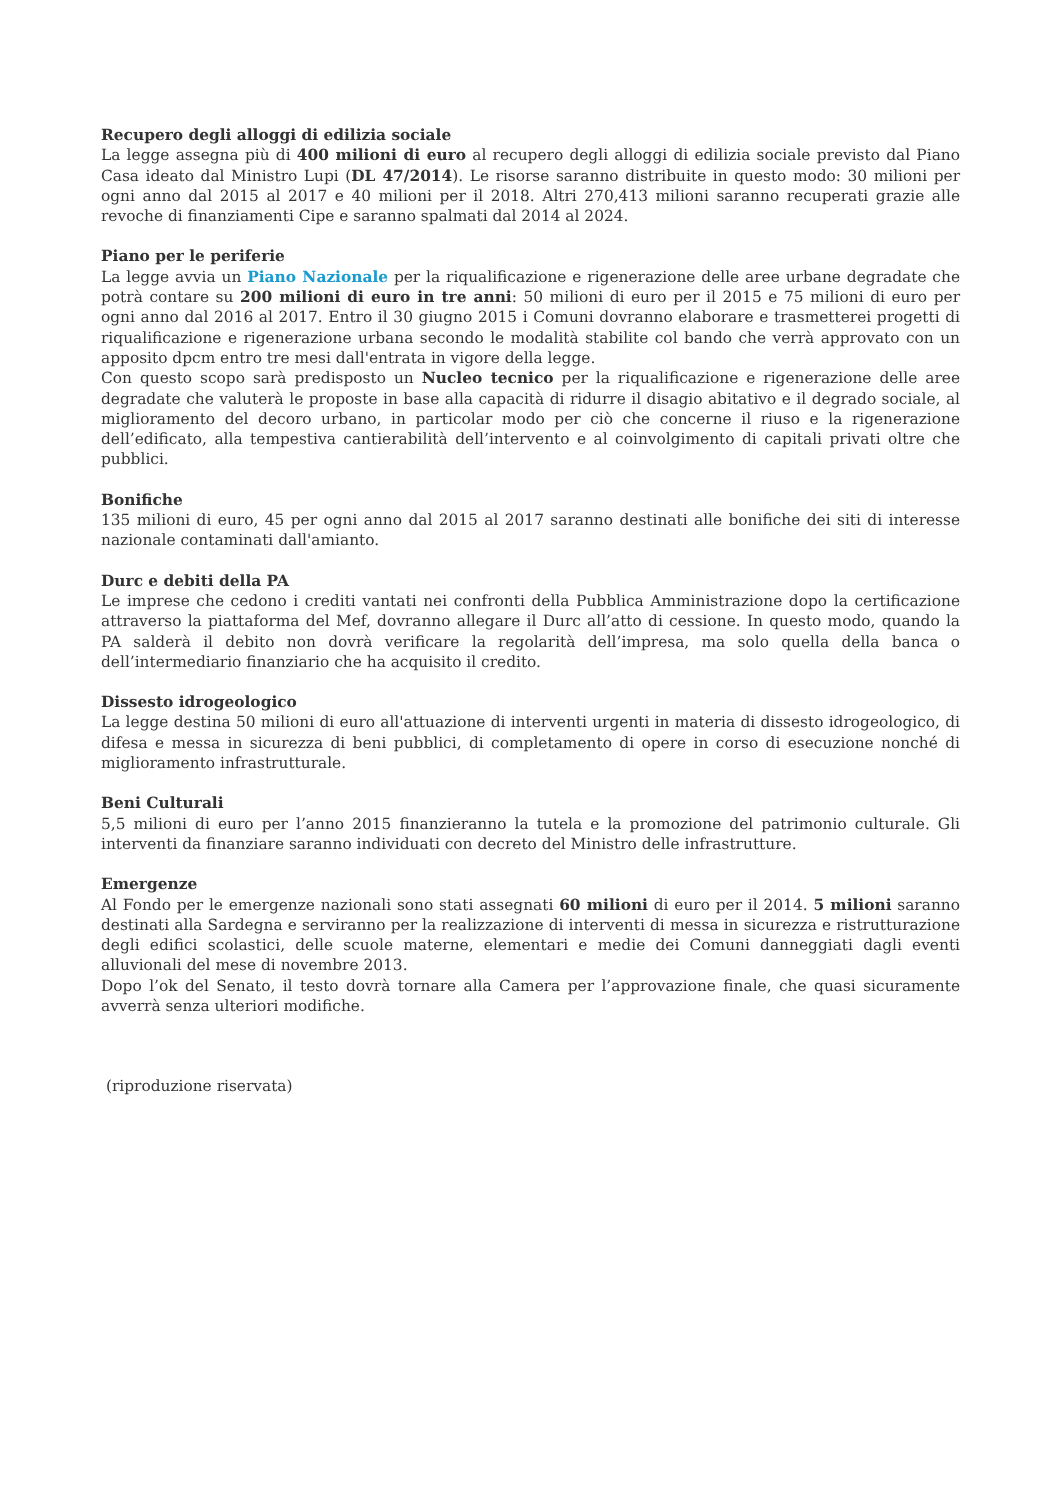Recupero degli alloggi di edilizia sociale
La legge assegna più di 400 milioni di euro al recupero degli alloggi di edilizia sociale previsto dal Piano Casa ideato dal Ministro Lupi (DL 47/2014). Le risorse saranno distribuite in questo modo: 30 milioni per ogni anno dal 2015 al 2017 e 40 milioni per il 2018. Altri 270,413 milioni saranno recuperati grazie alle revoche di finanziamenti Cipe e saranno spalmati dal 2014 al 2024.
Piano per le periferie
La legge avvia un Piano Nazionale per la riqualificazione e rigenerazione delle aree urbane degradate che potrà contare su 200 milioni di euro in tre anni: 50 milioni di euro per il 2015 e 75 milioni di euro per ogni anno dal 2016 al 2017. Entro il 30 giugno 2015 i Comuni dovranno elaborare e trasmetterei progetti di riqualificazione e rigenerazione urbana secondo le modalità stabilite col bando che verrà approvato con un apposito dpcm entro tre mesi dall'entrata in vigore della legge.
Con questo scopo sarà predisposto un Nucleo tecnico per la riqualificazione e rigenerazione delle aree degradate che valuterà le proposte in base alla capacità di ridurre il disagio abitativo e il degrado sociale, al miglioramento del decoro urbano, in particolar modo per ciò che concerne il riuso e la rigenerazione dell’edificato, alla tempestiva cantierabilità dell’intervento e al coinvolgimento di capitali privati oltre che pubblici.
Bonifiche
135 milioni di euro, 45 per ogni anno dal 2015 al 2017 saranno destinati alle bonifiche dei siti di interesse nazionale contaminati dall'amianto.
Durc e debiti della PA
Le imprese che cedono i crediti vantati nei confronti della Pubblica Amministrazione dopo la certificazione attraverso la piattaforma del Mef, dovranno allegare il Durc all’atto di cessione. In questo modo, quando la PA salderà il debito non dovrà verificare la regolarità dell’impresa, ma solo quella della banca o dell’intermediario finanziario che ha acquisito il credito.
Dissesto idrogeologico
La legge destina 50 milioni di euro all'attuazione di interventi urgenti in materia di dissesto idrogeologico, di difesa e messa in sicurezza di beni pubblici, di completamento di opere in corso di esecuzione nonché di miglioramento infrastrutturale.
Beni Culturali
5,5 milioni di euro per l’anno 2015 finanzieranno la tutela e la promozione del patrimonio culturale. Gli interventi da finanziare saranno individuati con decreto del Ministro delle infrastrutture.
Emergenze
Al Fondo per le emergenze nazionali sono stati assegnati 60 milioni di euro per il 2014. 5 milioni saranno destinati alla Sardegna e serviranno per la realizzazione di interventi di messa in sicurezza e ristrutturazione degli edifici scolastici, delle scuole materne, elementari e medie dei Comuni danneggiati dagli eventi alluvionali del mese di novembre 2013.
Dopo l’ok del Senato, il testo dovrà tornare alla Camera per l’approvazione finale, che quasi sicuramente avverrà senza ulteriori modifiche.
(riproduzione riservata)